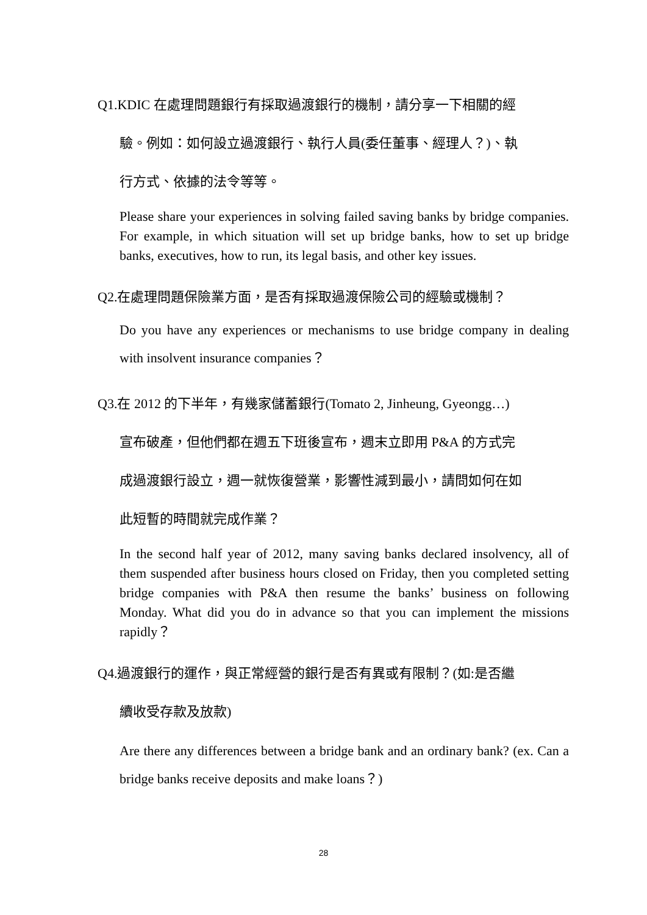Q1.KDIC 在處理問題銀行有採取過渡銀行的機制，請分享一下相關的經
驗。例如：如何設立過渡銀行、執行人員(委任董事、經理人？)、執
行方式、依據的法令等等。
Please share your experiences in solving failed saving banks by bridge companies. For example, in which situation will set up bridge banks, how to set up bridge banks, executives, how to run, its legal basis, and other key issues.
Q2.在處理問題保險業方面，是否有採取過渡保險公司的經驗或機制？
Do you have any experiences or mechanisms to use bridge company in dealing with insolvent insurance companies？
Q3.在 2012 的下半年，有幾家儲蓄銀行(Tomato 2, Jinheung, Gyeongg…)
宣布破產，但他們都在週五下班後宣布，週末立即用 P&A 的方式完
成過渡銀行設立，週一就恢復營業，影響性減到最小，請問如何在如
此短暫的時間就完成作業？
In the second half year of 2012, many saving banks declared insolvency, all of them suspended after business hours closed on Friday, then you completed setting bridge companies with P&A then resume the banks’ business on following Monday. What did you do in advance so that you can implement the missions rapidly？
Q4.過渡銀行的運作，與正常經營的銀行是否有異或有限制？(如:是否繼
續收受存款及放款)
Are there any differences between a bridge bank and an ordinary bank? (ex. Can a bridge banks receive deposits and make loans？)
28